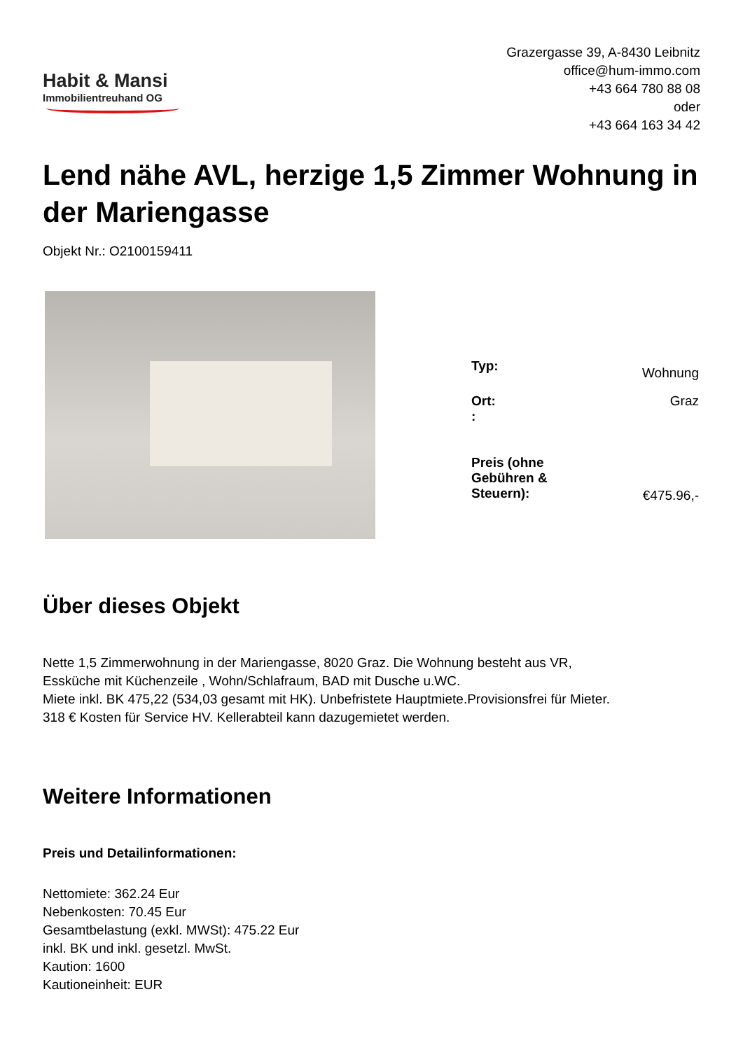Habit & Mansi
Immobilientreuhand OG
Grazergasse 39, A-8430 Leibnitz
office@hum-immo.com
+43 664 780 88 08
oder
+43 664 163 34 42
Lend nähe AVL, herzige 1,5 Zimmer Wohnung in der Mariengasse
Objekt Nr.: O2100159411
| Typ: | Wohnung |
| Ort: : | Graz |
| Preis (ohne Gebühren & Steuern): | €475.96,- |
Über dieses Objekt
Nette 1,5 Zimmerwohnung in der Mariengasse, 8020 Graz. Die Wohnung besteht aus VR,
Essküche mit Küchenzeile , Wohn/Schlafraum, BAD mit Dusche u.WC.
Miete inkl. BK 475,22 (534,03 gesamt mit HK). Unbefristete Hauptmiete.Provisionsfrei für Mieter.
318 € Kosten für Service HV. Kellerabteil kann dazugemietet werden.
Weitere Informationen
Preis und Detailinformationen:
Nettomiete: 362.24 Eur
Nebenkosten: 70.45 Eur
Gesamtbelastung (exkl. MWSt): 475.22 Eur
inkl. BK und inkl. gesetzl. MwSt.
Kaution: 1600
Kautioneinheit: EUR